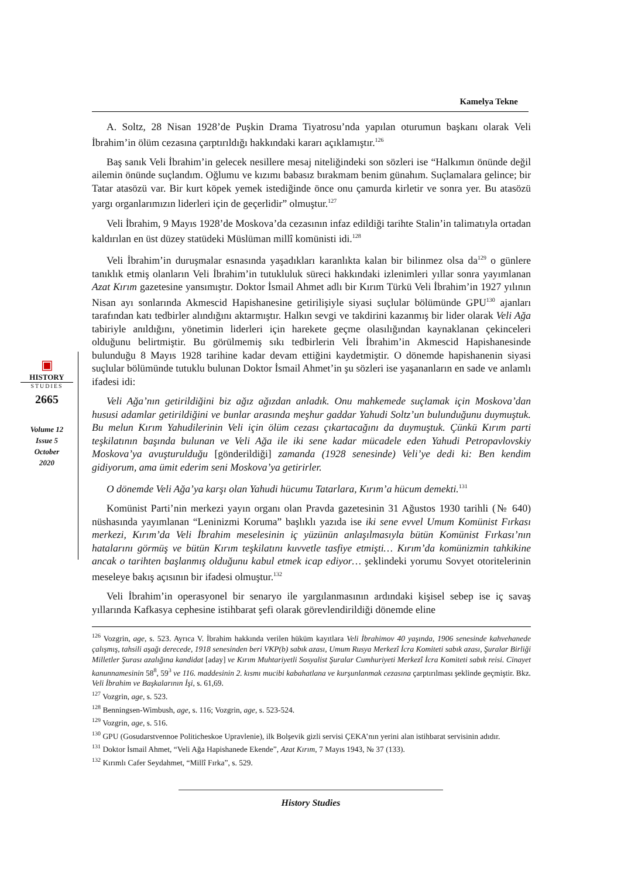Kamelya Tekne
▣
HISTORY
STUDIES
2665
Volume 12
Issue 5
October
2020
A. Soltz, 28 Nisan 1928’de Puşkin Drama Tiyatrosu’nda yapılan oturumun başkanı olarak Veli İbrahim’in ölüm cezasına çarptırıldığı hakkındaki kararı açıklamıştır.<sup>126</sup>
Baş sanık Veli İbrahim’in gelecek nesillere mesaj niteliğindeki son sözleri ise “Halkımın önünde değil ailemin önünde suçlandım. Oğlumu ve kızımı babasız bırakmam benim günahım. Suçlamalara gelince; bir Tatar atasözü var. Bir kurt köpek yemek istediğinde önce onu çamurda kirletir ve sonra yer. Bu atasözü yargı organlarımızın liderleri için de geçerlidir” olmuştur.<sup>127</sup>
Veli İbrahim, 9 Mayıs 1928’de Moskova’da cezasının infaz edildiği tarihte Stalin’in talimatıyla ortadan kaldırılan en üst düzey statüdeki Müslüman millî komünisti idi.<sup>128</sup>
Veli İbrahim’in duruşmalar esnasında yaşadıkları karanlıkta kalan bir bilinmez olsa da<sup>129</sup> o günlere tanıklık etmiş olanların Veli İbrahim’in tutukluluk süreci hakkındaki izlenimleri yıllar sonra yayımlanan Azat Kırım gazetesine yansımıştır. Doktor İsmail Ahmet adlı bir Kırım Türkü Veli İbrahim’in 1927 yılının Nisan ayı sonlarında Akmescid Hapishanesine getirilişiyle siyasi suçlular bölümünde GPU<sup>130</sup> ajanları tarafından katı tedbirler alındığını aktarmıştır. Halkın sevgi ve takdirini kazanmış bir lider olarak Veli Ağa tabiriyle anıldığını, yönetimin liderleri için harekete geçme olasılığından kaynaklanan çekinceleri olduğunu belirtmiştir. Bu görülmemiş sıkı tedbirlerin Veli İbrahim’in Akmescid Hapishanesinde bulunduğu 8 Mayıs 1928 tarihine kadar devam ettiğini kaydetmiştir. O dönemde hapishanenin siyasi suçlular bölümünde tutuklu bulunan Doktor İsmail Ahmet’in şu sözleri ise yaşananların en sade ve anlamlı ifadesi idi:
Veli Ağa’nın getirildiğini biz ağız ağızdan anladık. Onu mahkemede suçlamak için Moskova’dan hususi adamlar getirildiğini ve bunlar arasında meşhur gaddar Yahudi Soltz’un bulunduğunu duymuştuk. Bu melun Kırım Yahudilerinin Veli için ölüm cezası çıkartacağını da duymuştuk. Çünkü Kırım parti teşkilatının başında bulunan ve Veli Ağa ile iki sene kadar mücadele eden Yahudi Petropavlovskiy Moskova’ya avuşturulduğu [gönderildiği] zamanda (1928 senesinde) Veli’ye dedi ki: Ben kendim gidiyorum, ama ümit ederim seni Moskova’ya getirirler.
O dönemde Veli Ağa’ya karşı olan Yahudi hücumu Tatarlara, Kırım’a hücum demekti.<sup>131</sup>
Komünist Parti’nin merkezi yayın organı olan Pravda gazetesinin 31 Ağustos 1930 tarihli (№ 640) nüshasında yayımlanan “Leninizmi Koruma” başlıklı yazıda ise iki sene evvel Umum Komünist Fırkası merkezi, Kırım’da Veli İbrahim meselesinin iç yüzünün anlaşılmasıyla bütün Komünist Fırkası’nın hatalarını görmüş ve bütün Kırım teşkilatını kuvvetle tasfiye etmişti… Kırım’da komünizmin tahkikine ancak o tarihten başlanmış olduğunu kabul etmek icap ediyor… şeklindeki yorumu Sovyet otoritelerinin meseleye bakış açısının bir ifadesi olmuştur.<sup>132</sup>
Veli İbrahim’in operasyonel bir senaryo ile yargılanmasının ardındaki kişisel sebep ise iç savaş yıllarında Kafkasya cephesine istihbarat şefi olarak görevlendirildiği dönemde eline
<sup>126</sup> Vozgrin, age, s. 523. Ayrıca V. İbrahim hakkında verilen hüküm kayıtlara Veli İbrahimov 40 yaşında, 1906 senesinde kahvehanede çalışmış, tahsili aşağı derecede, 1918 senesinden beri VKP(b) sabık azası, Umum Rusya Merkezî İcra Komiteti sabık azası, Şuralar Birliği Milletler Şurası azalığına kandidat [aday] ve Kırım Muhtariyetli Sosyalist Şuralar Cumhuriyeti Merkezî İcra Komiteti sabık reisi. Cinayet kanunnamesinin 58<sup>8</sup>, 59<sup>3</sup> ve 116. maddesinin 2. kısmı mucibi kabahatlana ve kurşunlanmak cezasına çarptırılması şeklinde geçmiştir. Bkz. Veli İbrahim ve Başkalarının İşi, s. 61,69.
<sup>127</sup> Vozgrin, age, s. 523.
<sup>128</sup> Benningsen-Wimbush, age, s. 116; Vozgrin, age, s. 523-524.
<sup>129</sup> Vozgrin, age, s. 516.
<sup>130</sup> GPU (Gosudarstvennoe Politicheskoe Upravlenie), ilk Bolşevik gizli servisi ÇEKA’nın yerini alan istihbarat servisinin adıdır.
<sup>131</sup> Doktor İsmail Ahmet, “Veli Ağa Hapishanede Ekende”, Azat Kırım, 7 Mayıs 1943, № 37 (133).
<sup>132</sup> Kırımlı Cafer Seydahmet, “Millî Fırka”, s. 529.
History Studies